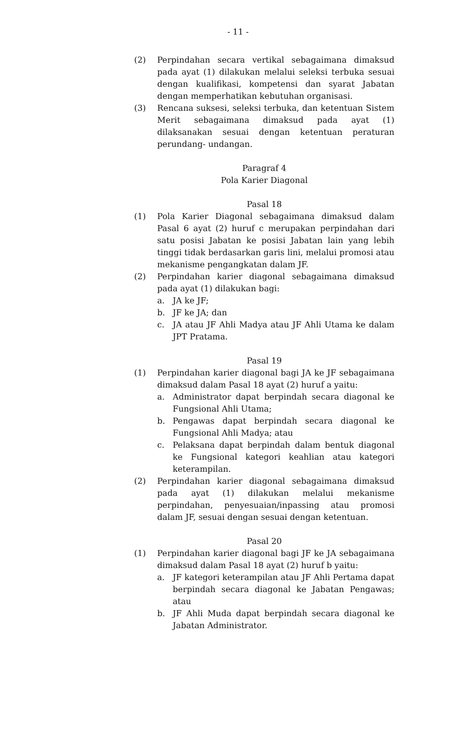- 11 -
(2) Perpindahan secara vertikal sebagaimana dimaksud pada ayat (1) dilakukan melalui seleksi terbuka sesuai dengan kualifikasi, kompetensi dan syarat Jabatan dengan memperhatikan kebutuhan organisasi.
(3) Rencana suksesi, seleksi terbuka, dan ketentuan Sistem Merit sebagaimana dimaksud pada ayat (1) dilaksanakan sesuai dengan ketentuan peraturan perundang- undangan.
Paragraf 4
Pola Karier Diagonal
Pasal 18
(1) Pola Karier Diagonal sebagaimana dimaksud dalam Pasal 6 ayat (2) huruf c merupakan perpindahan dari satu posisi Jabatan ke posisi Jabatan lain yang lebih tinggi tidak berdasarkan garis lini, melalui promosi atau mekanisme pengangkatan dalam JF.
(2) Perpindahan karier diagonal sebagaimana dimaksud pada ayat (1) dilakukan bagi:
a. JA ke JF;
b. JF ke JA; dan
c. JA atau JF Ahli Madya atau JF Ahli Utama ke dalam JPT Pratama.
Pasal 19
(1) Perpindahan karier diagonal bagi JA ke JF sebagaimana dimaksud dalam Pasal 18 ayat (2) huruf a yaitu:
a. Administrator dapat berpindah secara diagonal ke Fungsional Ahli Utama;
b. Pengawas dapat berpindah secara diagonal ke Fungsional Ahli Madya; atau
c. Pelaksana dapat berpindah dalam bentuk diagonal ke Fungsional kategori keahlian atau kategori keterampilan.
(2) Perpindahan karier diagonal sebagaimana dimaksud pada ayat (1) dilakukan melalui mekanisme perpindahan, penyesuaian/inpassing atau promosi dalam JF, sesuai dengan sesuai dengan ketentuan.
Pasal 20
(1) Perpindahan karier diagonal bagi JF ke JA sebagaimana dimaksud dalam Pasal 18 ayat (2) huruf b yaitu:
a. JF kategori keterampilan atau JF Ahli Pertama dapat berpindah secara diagonal ke Jabatan Pengawas; atau
b. JF Ahli Muda dapat berpindah secara diagonal ke Jabatan Administrator.